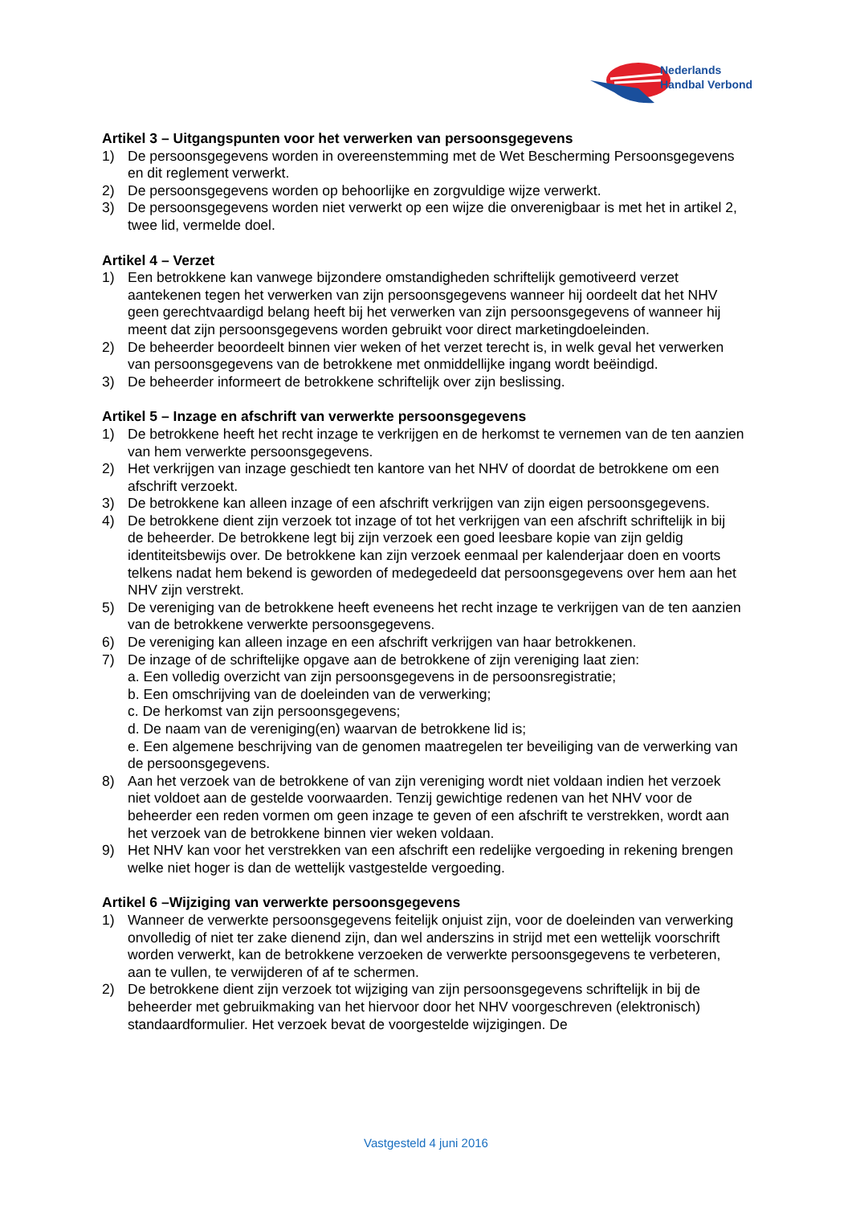Nederlands
Handbal Verbond
Artikel 3 – Uitgangspunten voor het verwerken van persoonsgegevens
1) De persoonsgegevens worden in overeenstemming met de Wet Bescherming Persoonsgegevens en dit reglement verwerkt.
2) De persoonsgegevens worden op behoorlijke en zorgvuldige wijze verwerkt.
3) De persoonsgegevens worden niet verwerkt op een wijze die onverenigbaar is met het in artikel 2, twee lid, vermelde doel.
Artikel 4 – Verzet
1) Een betrokkene kan vanwege bijzondere omstandigheden schriftelijk gemotiveerd verzet aantekenen tegen het verwerken van zijn persoonsgegevens wanneer hij oordeelt dat het NHV geen gerechtvaardigd belang heeft bij het verwerken van zijn persoonsgegevens of wanneer hij meent dat zijn persoonsgegevens worden gebruikt voor direct marketingdoeleinden.
2) De beheerder beoordeelt binnen vier weken of het verzet terecht is, in welk geval het verwerken van persoonsgegevens van de betrokkene met onmiddellijke ingang wordt beëindigd.
3) De beheerder informeert de betrokkene schriftelijk over zijn beslissing.
Artikel 5 – Inzage en afschrift van verwerkte persoonsgegevens
1) De betrokkene heeft het recht inzage te verkrijgen en de herkomst te vernemen van de ten aanzien van hem verwerkte persoonsgegevens.
2) Het verkrijgen van inzage geschiedt ten kantore van het NHV of doordat de betrokkene om een afschrift verzoekt.
3) De betrokkene kan alleen inzage of een afschrift verkrijgen van zijn eigen persoonsgegevens.
4) De betrokkene dient zijn verzoek tot inzage of tot het verkrijgen van een afschrift schriftelijk in bij de beheerder. De betrokkene legt bij zijn verzoek een goed leesbare kopie van zijn geldig identiteitsbewijs over. De betrokkene kan zijn verzoek eenmaal per kalenderjaar doen en voorts telkens nadat hem bekend is geworden of medegedeeld dat persoonsgegevens over hem aan het NHV zijn verstrekt.
5) De vereniging van de betrokkene heeft eveneens het recht inzage te verkrijgen van de ten aanzien van de betrokkene verwerkte persoonsgegevens.
6) De vereniging kan alleen inzage en een afschrift verkrijgen van haar betrokkenen.
7) De inzage of de schriftelijke opgave aan de betrokkene of zijn vereniging laat zien:
a. Een volledig overzicht van zijn persoonsgegevens in de persoonsregistratie;
b. Een omschrijving van de doeleinden van de verwerking;
c. De herkomst van zijn persoonsgegevens;
d. De naam van de vereniging(en) waarvan de betrokkene lid is;
e. Een algemene beschrijving van de genomen maatregelen ter beveiliging van de verwerking van de persoonsgegevens.
8) Aan het verzoek van de betrokkene of van zijn vereniging wordt niet voldaan indien het verzoek niet voldoet aan de gestelde voorwaarden. Tenzij gewichtige redenen van het NHV voor de beheerder een reden vormen om geen inzage te geven of een afschrift te verstrekken, wordt aan het verzoek van de betrokkene binnen vier weken voldaan.
9) Het NHV kan voor het verstrekken van een afschrift een redelijke vergoeding in rekening brengen welke niet hoger is dan de wettelijk vastgestelde vergoeding.
Artikel 6 –Wijziging van verwerkte persoonsgegevens
1) Wanneer de verwerkte persoonsgegevens feitelijk onjuist zijn, voor de doeleinden van verwerking onvolledig of niet ter zake dienend zijn, dan wel anderszins in strijd met een wettelijk voorschrift worden verwerkt, kan de betrokkene verzoeken de verwerkte persoonsgegevens te verbeteren, aan te vullen, te verwijderen of af te schermen.
2) De betrokkene dient zijn verzoek tot wijziging van zijn persoonsgegevens schriftelijk in bij de beheerder met gebruikmaking van het hiervoor door het NHV voorgeschreven (elektronisch) standaardformulier. Het verzoek bevat de voorgestelde wijzigingen. De
Vastgesteld 4 juni 2016